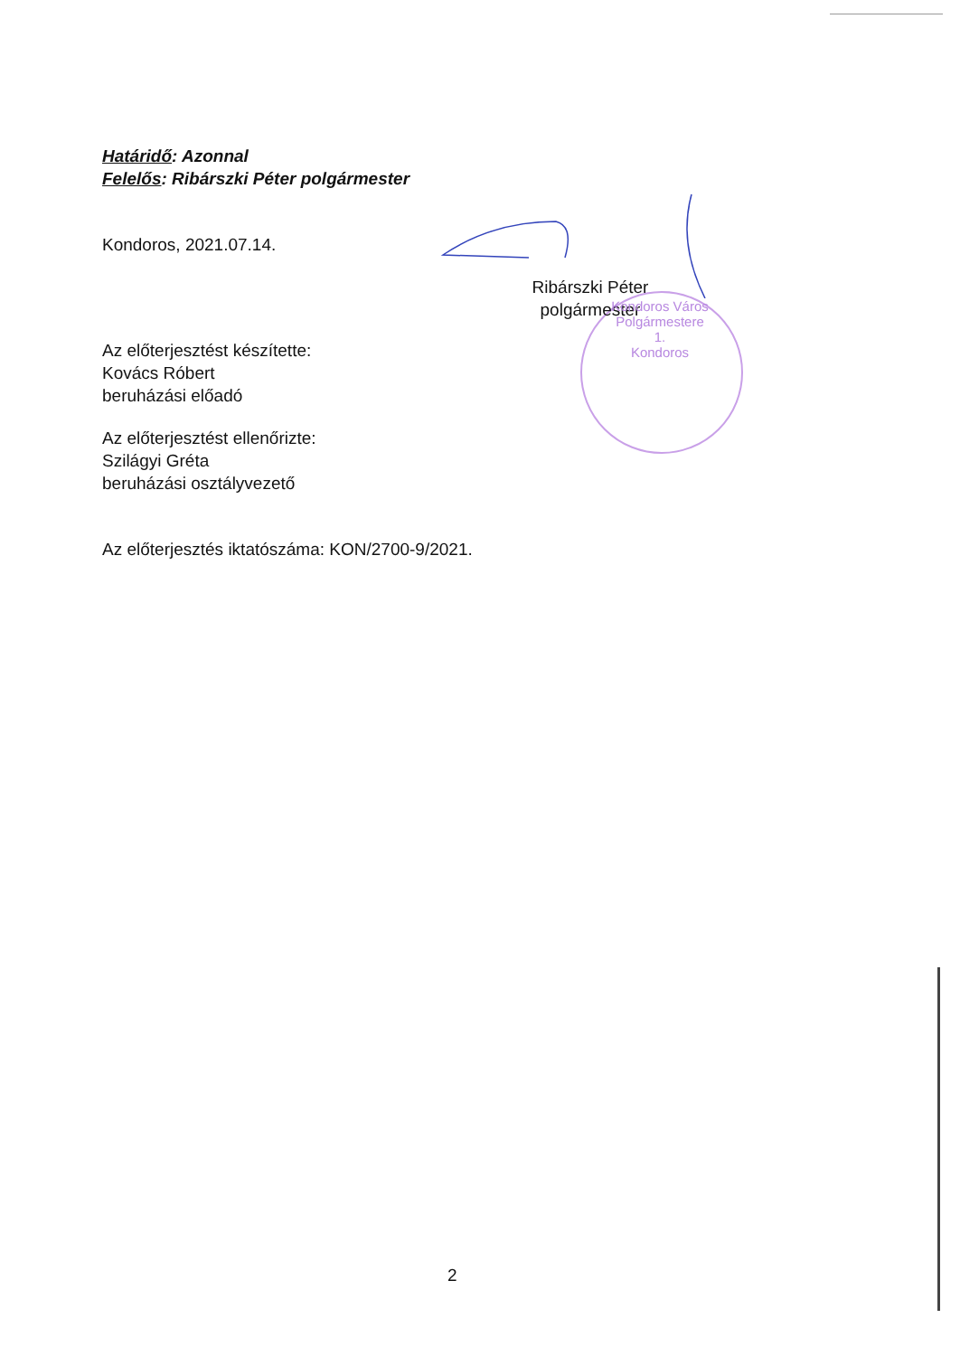Határidő: Azonnal
Felelős: Ribárszki Péter polgármester
Kondoros, 2021.07.14.
Ribárszki Péter
polgármester
Az előterjesztést készítette:
Kovács Róbert
beruházási előadó
Az előterjesztést ellenőrizte:
Szilágyi Gréta
beruházási osztályvezető
Az előterjesztés iktatószáma: KON/2700-9/2021.
2
Kondoros Város Polgármestere
1.
Kondoros